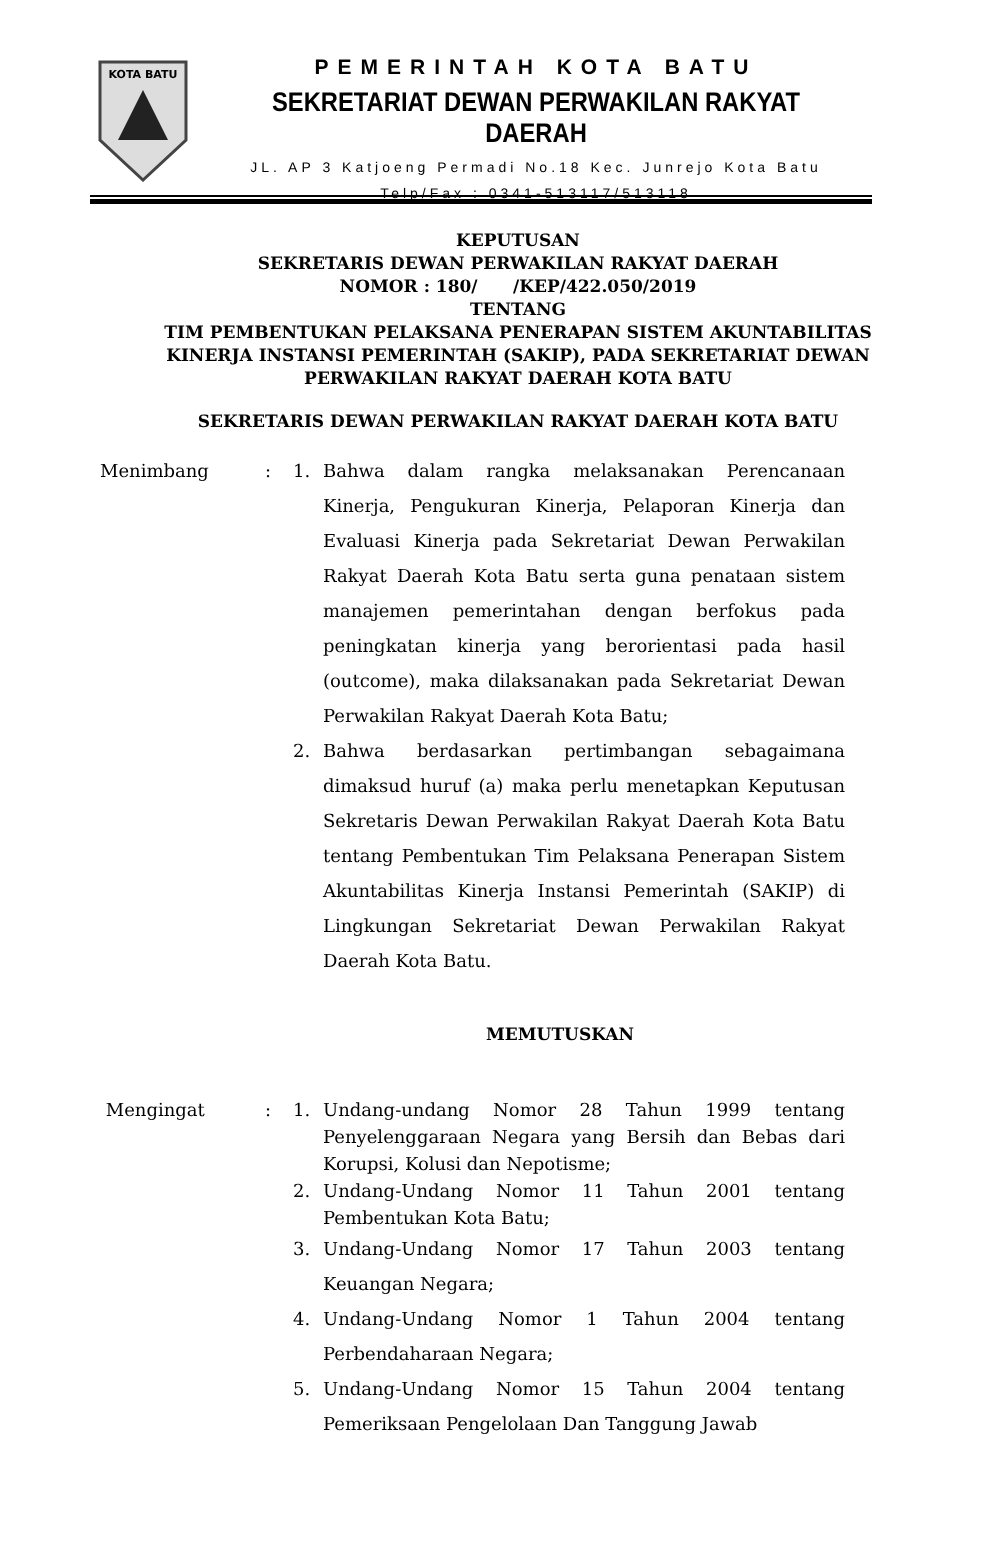KOTA BATU
PEMERINTAH KOTA BATU
SEKRETARIAT DEWAN PERWAKILAN RAKYAT DAERAH
JL. AP 3 Katjoeng Permadi No.18 Kec. Junrejo Kota Batu
Telp/Fax : 0341-513117/513118
KEPUTUSAN
SEKRETARIS DEWAN PERWAKILAN RAKYAT DAERAH
NOMOR : 180/ /KEP/422.050/2019
TENTANG
TIM PEMBENTUKAN PELAKSANA PENERAPAN SISTEM AKUNTABILITAS KINERJA INSTANSI PEMERINTAH (SAKIP), PADA SEKRETARIAT DEWAN PERWAKILAN RAKYAT DAERAH KOTA BATU
SEKRETARIS DEWAN PERWAKILAN RAKYAT DAERAH KOTA BATU
Menimbang : 1. Bahwa dalam rangka melaksanakan Perencanaan Kinerja, Pengukuran Kinerja, Pelaporan Kinerja dan Evaluasi Kinerja pada Sekretariat Dewan Perwakilan Rakyat Daerah Kota Batu serta guna penataan sistem manajemen pemerintahan dengan berfokus pada peningkatan kinerja yang berorientasi pada hasil (outcome), maka dilaksanakan pada Sekretariat Dewan Perwakilan Rakyat Daerah Kota Batu;
2. Bahwa berdasarkan pertimbangan sebagaimana dimaksud huruf (a) maka perlu menetapkan Keputusan Sekretaris Dewan Perwakilan Rakyat Daerah Kota Batu tentang Pembentukan Tim Pelaksana Penerapan Sistem Akuntabilitas Kinerja Instansi Pemerintah (SAKIP) di Lingkungan Sekretariat Dewan Perwakilan Rakyat Daerah Kota Batu.
MEMUTUSKAN
Mengingat : 1. Undang-undang Nomor 28 Tahun 1999 tentang Penyelenggaraan Negara yang Bersih dan Bebas dari Korupsi, Kolusi dan Nepotisme;
2. Undang-Undang Nomor 11 Tahun 2001 tentang Pembentukan Kota Batu;
3. Undang-Undang Nomor 17 Tahun 2003 tentang Keuangan Negara;
4. Undang-Undang Nomor 1 Tahun 2004 tentang Perbendaharaan Negara;
5. Undang-Undang Nomor 15 Tahun 2004 tentang Pemeriksaan Pengelolaan Dan Tanggung Jawab